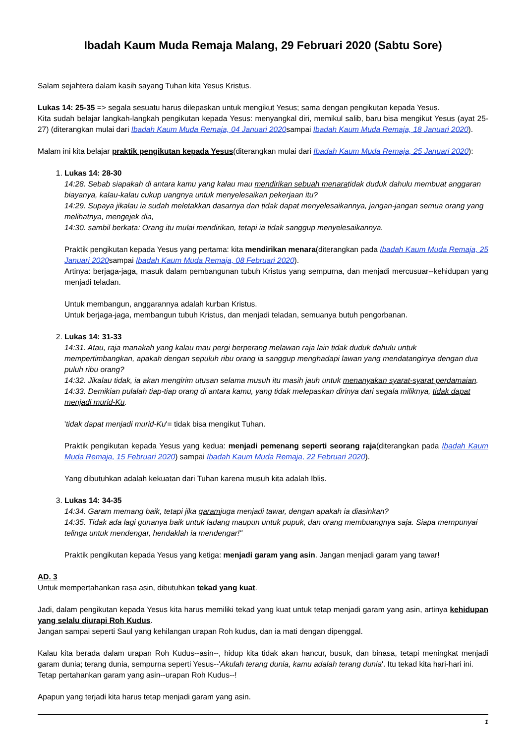Ibadah Kaum Muda Remaja Malang, 29 Februari 2020 (Sabtu Sore)
Salam sejahtera dalam kasih sayang Tuhan kita Yesus Kristus.
Lukas 14: 25-35 => segala sesuatu harus dilepaskan untuk mengikut Yesus; sama dengan pengikutan kepada Yesus.
Kita sudah belajar langkah-langkah pengikutan kepada Yesus: menyangkal diri, memikul salib, baru bisa mengikut Yesus (ayat 25-27) (diterangkan mulai dari Ibadah Kaum Muda Remaja, 04 Januari 2020sampai Ibadah Kaum Muda Remaja, 18 Januari 2020).
Malam ini kita belajar praktik pengikutan kepada Yesus(diterangkan mulai dari Ibadah Kaum Muda Remaja, 25 Januari 2020):
1. Lukas 14: 28-30
14:28. Sebab siapakah di antara kamu yang kalau mau mendirikan sebuah menaratidak duduk dahulu membuat anggaran biayanya, kalau-kalau cukup uangnya untuk menyelesaikan pekerjaan itu?
14:29. Supaya jikalau ia sudah meletakkan dasarnya dan tidak dapat menyelesaikannya, jangan-jangan semua orang yang melihatnya, mengejek dia,
14:30. sambil berkata: Orang itu mulai mendirikan, tetapi ia tidak sanggup menyelesaikannya.
Praktik pengikutan kepada Yesus yang pertama: kita mendirikan menara(diterangkan pada Ibadah Kaum Muda Remaja, 25 Januari 2020sampai Ibadah Kaum Muda Remaja, 08 Februari 2020).
Artinya: berjaga-jaga, masuk dalam pembangunan tubuh Kristus yang sempurna, dan menjadi mercusuar--kehidupan yang menjadi teladan.
Untuk membangun, anggarannya adalah kurban Kristus.
Untuk berjaga-jaga, membangun tubuh Kristus, dan menjadi teladan, semuanya butuh pengorbanan.
2. Lukas 14: 31-33
14:31. Atau, raja manakah yang kalau mau pergi berperang melawan raja lain tidak duduk dahulu untuk mempertimbangkan, apakah dengan sepuluh ribu orang ia sanggup menghadapi lawan yang mendatanginya dengan dua puluh ribu orang?
14:32. Jikalau tidak, ia akan mengirim utusan selama musuh itu masih jauh untuk menanyakan syarat-syarat perdamaian.
14:33. Demikian pulalah tiap-tiap orang di antara kamu, yang tidak melepaskan dirinya dari segala miliknya, tidak dapat menjadi murid-Ku.
'tidak dapat menjadi murid-Ku'= tidak bisa mengikut Tuhan.
Praktik pengikutan kepada Yesus yang kedua: menjadi pemenang seperti seorang raja(diterangkan pada Ibadah Kaum Muda Remaja, 15 Februari 2020) sampai Ibadah Kaum Muda Remaja, 22 Februari 2020).
Yang dibutuhkan adalah kekuatan dari Tuhan karena musuh kita adalah Iblis.
3. Lukas 14: 34-35
14:34. Garam memang baik, tetapi jika garamjuga menjadi tawar, dengan apakah ia diasinkan?
14:35. Tidak ada lagi gunanya baik untuk ladang maupun untuk pupuk, dan orang membuangnya saja. Siapa mempunyai telinga untuk mendengar, hendaklah ia mendengar!"
Praktik pengikutan kepada Yesus yang ketiga: menjadi garam yang asin. Jangan menjadi garam yang tawar!
AD. 3
Untuk mempertahankan rasa asin, dibutuhkan tekad yang kuat.
Jadi, dalam pengikutan kepada Yesus kita harus memiliki tekad yang kuat untuk tetap menjadi garam yang asin, artinya kehidupan yang selalu diurapi Roh Kudus.
Jangan sampai seperti Saul yang kehilangan urapan Roh kudus, dan ia mati dengan dipenggal.
Kalau kita berada dalam urapan Roh Kudus--asin--, hidup kita tidak akan hancur, busuk, dan binasa, tetapi meningkat menjadi garam dunia; terang dunia, sempurna seperti Yesus--'Akulah terang dunia, kamu adalah terang dunia'. Itu tekad kita hari-hari ini.
Tetap pertahankan garam yang asin--urapan Roh Kudus--!
Apapun yang terjadi kita harus tetap menjadi garam yang asin.
1